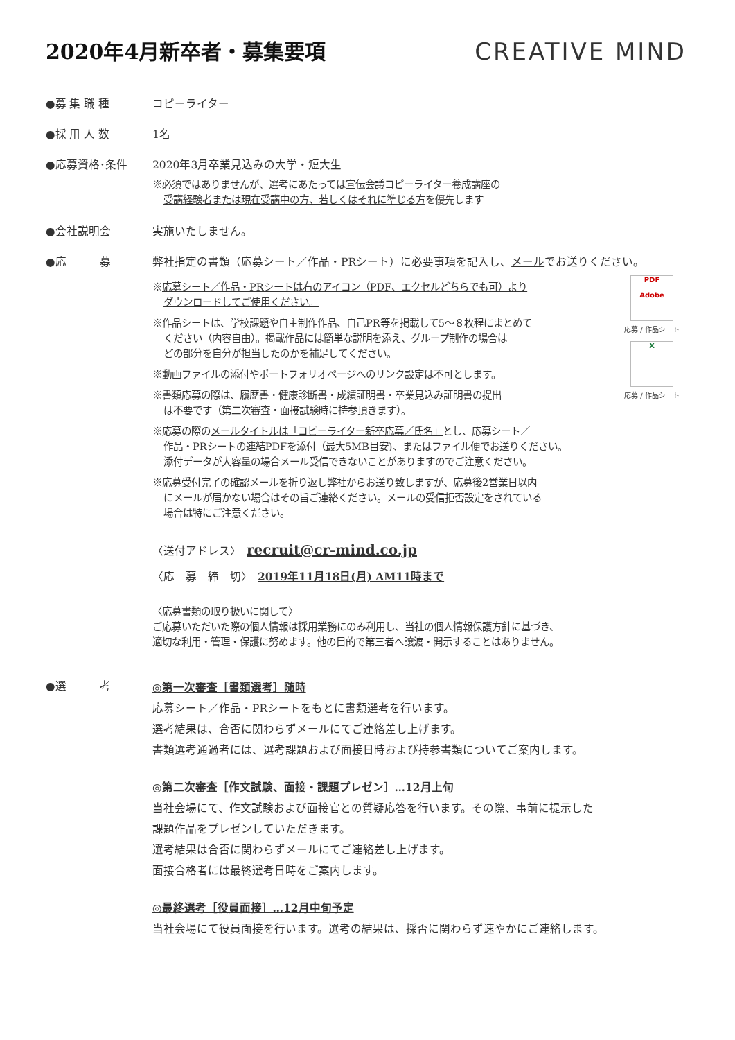2020年4月新卒者・募集要項
CREATIVE MIND
●募 集 職 種 コピーライター
●採 用 人 数 1名
●応募資格･条件 2020年3月卒業見込みの大学・短大生
※必須ではありませんが、選考にあたっては宣伝会議コピーライター養成講座の
受講経験者または現在受講中の方、若しくはそれに準じる方を優先します
●会社説明会 実施いたしません。
●応　　　募 弊社指定の書類（応募シート／作品・PRシート）に必要事項を記入し、メールでお送りください。
※応募シート／作品・PRシートは右のアイコン（PDF、エクセルどちらでも可）より
ダウンロードしてご使用ください。
※作品シートは、学校課題や自主制作作品、自己PR等を掲載して5～８枚程にまとめて
ください（内容自由）。掲載作品には簡単な説明を添え、グループ制作の場合は
どの部分を自分が担当したのかを補足してください。
※動画ファイルの添付やポートフォリオページへのリンク設定は不可とします。
※書類応募の際は、履歴書・健康診断書・成績証明書・卒業見込み証明書の提出
は不要です（第二次審査・面接試験時に持参頂きます）。
※応募の際のメールタイトルは「コピーライター新卒応募／氏名」とし、応募シート／
作品・PRシートの連結PDFを添付（最大5MB目安)、またはファイル便でお送りください。
添付データが大容量の場合メール受信できないことがありますのでご注意ください。
※応募受付完了の確認メールを折り返し弊社からお送り致しますが、応募後2営業日以内
にメールが届かない場合はその旨ご連絡ください。メールの受信拒否設定をされている
場合は特にご注意ください。
PDF
Adobe
応募 / 作品シート
X
応募 / 作品シート
〈送付アドレス〉　recruit@cr-mind.co.jp
〈応　募　締　切〉　2019年11月18日(月) AM11時まで
〈応募書類の取り扱いに関して〉
ご応募いただいた際の個人情報は採用業務にのみ利用し、当社の個人情報保護方針に基づき、
適切な利用・管理・保護に努めます。他の目的で第三者へ譲渡・開示することはありません。
●選　　　考
◎第一次審査［書類選考］随時
応募シート／作品・PRシートをもとに書類選考を行います。
選考結果は、合否に関わらずメールにてご連絡差し上げます。
書類選考通過者には、選考課題および面接日時および持参書類についてご案内します。
◎第二次審査［作文試験、面接・課題プレゼン］…12月上旬
当社会場にて、作文試験および面接官との質疑応答を行います。その際、事前に提示した
課題作品をプレゼンしていただきます。
選考結果は合否に関わらずメールにてご連絡差し上げます。
面接合格者には最終選考日時をご案内します。
◎最終選考［役員面接］…12月中旬予定
当社会場にて役員面接を行います。選考の結果は、採否に関わらず速やかにご連絡します。